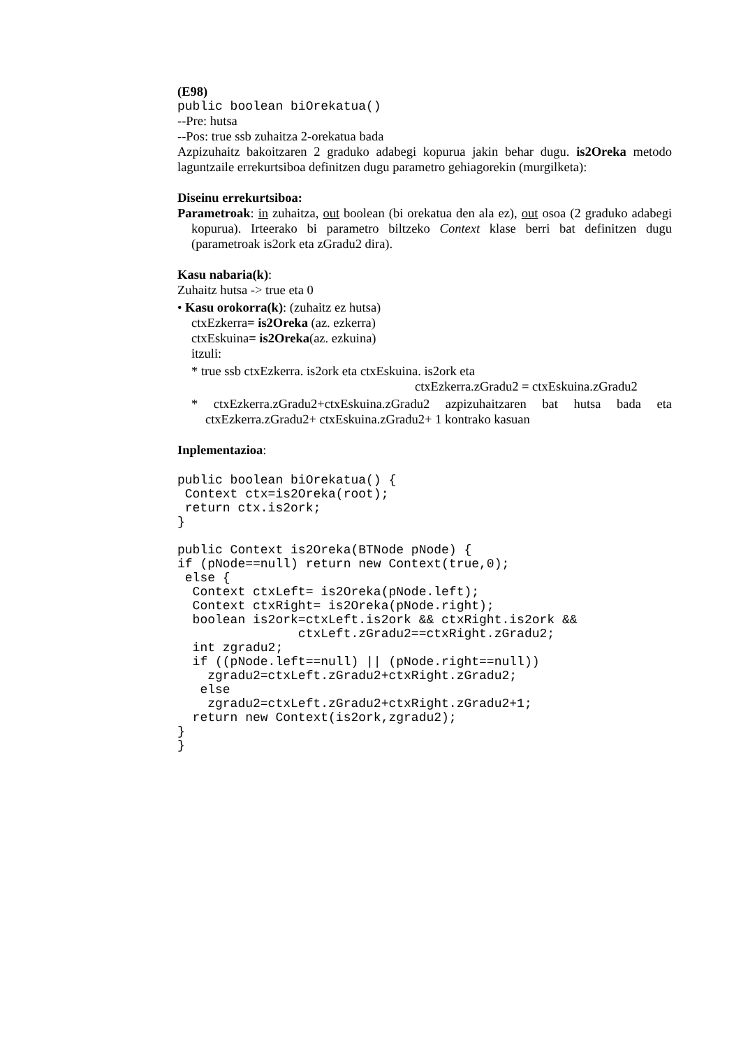(E98)
public boolean biOrekatua()
--Pre: hutsa
--Pos: true ssb zuhaitza 2-orekatua bada
Azpizuhaitz bakoitzaren 2 graduko adabegi kopurua jakin behar dugu. is2Oreka metodo laguntzaile errekurtsiboa definitzen dugu parametro gehiagorekin (murgilketa):
Diseinu errekurtsiboa:
Parametroak: in zuhaitza, out boolean (bi orekatua den ala ez), out osoa (2 graduko adabegi kopurua). Irteerako bi parametro biltzeko Context klase berri bat definitzen dugu (parametroak is2ork eta zGradu2 dira).
Kasu nabaria(k):
Zuhaitz hutsa -> true eta 0
• Kasu orokorra(k): (zuhaitz ez hutsa)
ctxEzkerra= is2Oreka (az. ezkerra)
ctxEskuina= is2Oreka(az. ezkuina)
itzuli:
* true ssb ctxEzkerra. is2ork eta ctxEskuina. is2ork eta
ctxEzkerra.zGradu2 = ctxEskuina.zGradu2
* ctxEzkerra.zGradu2+ctxEskuina.zGradu2 azpizuhaitzaren bat hutsa bada eta ctxEzkerra.zGradu2+ ctxEskuina.zGradu2+ 1 kontrako kasuan
Inplementazioa:
public boolean biOrekatua() { Context ctx=is2Oreka(root); return ctx.is2ork; } public Context is2Oreka(BTNode pNode) { if (pNode==null) return new Context(true,0); else { Context ctxLeft= is2Oreka(pNode.left); Context ctxRight= is2Oreka(pNode.right); boolean is2ork=ctxLeft.is2ork && ctxRight.is2ork && ctxLeft.zGradu2==ctxRight.zGradu2; int zgradu2; if ((pNode.left==null) || (pNode.right==null)) zgradu2=ctxLeft.zGradu2+ctxRight.zGradu2; else zgradu2=ctxLeft.zGradu2+ctxRight.zGradu2+1; return new Context(is2ork,zgradu2); } }